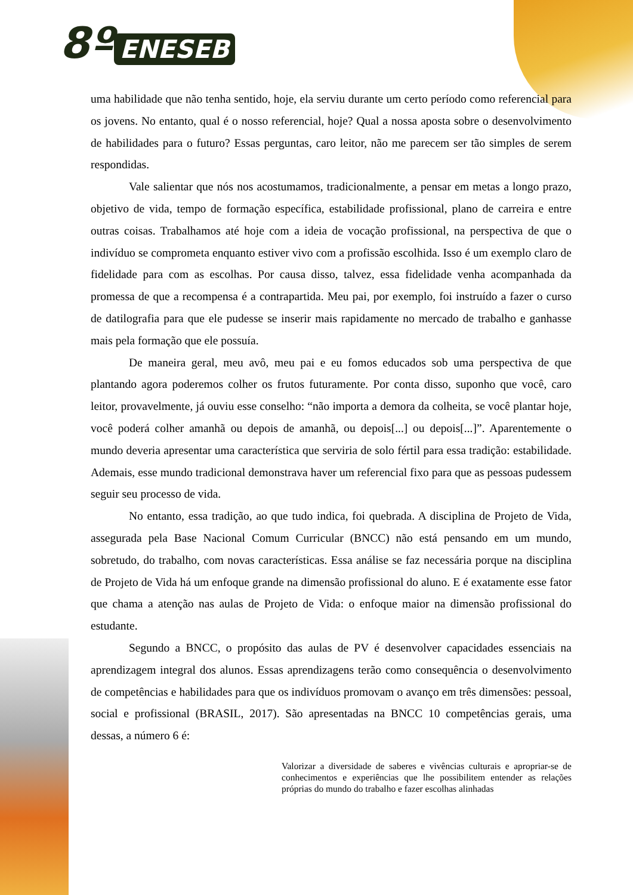8º ENESEB
uma habilidade que não tenha sentido, hoje, ela serviu durante um certo período como referencial para os jovens. No entanto, qual é o nosso referencial, hoje? Qual a nossa aposta sobre o desenvolvimento de habilidades para o futuro? Essas perguntas, caro leitor, não me parecem ser tão simples de serem respondidas.
Vale salientar que nós nos acostumamos, tradicionalmente, a pensar em metas a longo prazo, objetivo de vida, tempo de formação específica, estabilidade profissional, plano de carreira e entre outras coisas. Trabalhamos até hoje com a ideia de vocação profissional, na perspectiva de que o indivíduo se comprometa enquanto estiver vivo com a profissão escolhida. Isso é um exemplo claro de fidelidade para com as escolhas. Por causa disso, talvez, essa fidelidade venha acompanhada da promessa de que a recompensa é a contrapartida. Meu pai, por exemplo, foi instruído a fazer o curso de datilografia para que ele pudesse se inserir mais rapidamente no mercado de trabalho e ganhasse mais pela formação que ele possuía.
De maneira geral, meu avô, meu pai e eu fomos educados sob uma perspectiva de que plantando agora poderemos colher os frutos futuramente. Por conta disso, suponho que você, caro leitor, provavelmente, já ouviu esse conselho: “não importa a demora da colheita, se você plantar hoje, você poderá colher amanhã ou depois de amanhã, ou depois[...] ou depois[...]”. Aparentemente o mundo deveria apresentar uma característica que serviria de solo fértil para essa tradição: estabilidade. Ademais, esse mundo tradicional demonstrava haver um referencial fixo para que as pessoas pudessem seguir seu processo de vida.
No entanto, essa tradição, ao que tudo indica, foi quebrada. A disciplina de Projeto de Vida, assegurada pela Base Nacional Comum Curricular (BNCC) não está pensando em um mundo, sobretudo, do trabalho, com novas características. Essa análise se faz necessária porque na disciplina de Projeto de Vida há um enfoque grande na dimensão profissional do aluno. E é exatamente esse fator que chama a atenção nas aulas de Projeto de Vida: o enfoque maior na dimensão profissional do estudante.
Segundo a BNCC, o propósito das aulas de PV é desenvolver capacidades essenciais na aprendizagem integral dos alunos. Essas aprendizagens terão como consequência o desenvolvimento de competências e habilidades para que os indivíduos promovam o avanço em três dimensões: pessoal, social e profissional (BRASIL, 2017). São apresentadas na BNCC 10 competências gerais, uma dessas, a número 6 é:
Valorizar a diversidade de saberes e vivências culturais e apropriar-se de conhecimentos e experiências que lhe possibilitem entender as relações próprias do mundo do trabalho e fazer escolhas alinhadas